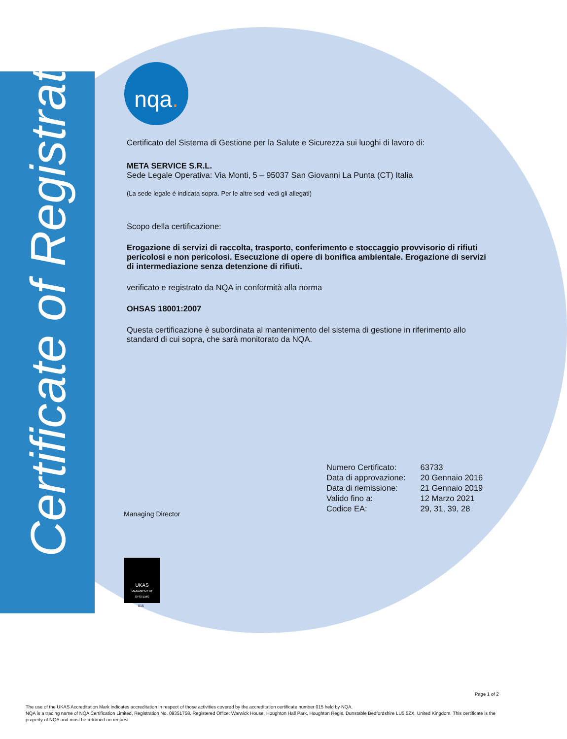Certificate of Registration
nqa.
Certificato del Sistema di Gestione per la Salute e Sicurezza sui luoghi di lavoro di:
META SERVICE S.R.L.
Sede Legale Operativa: Via Monti, 5 – 95037 San Giovanni La Punta (CT) Italia
(La sede legale è indicata sopra. Per le altre sedi vedi gli allegati)
Scopo della certificazione:
Erogazione di servizi di raccolta, trasporto, conferimento e stoccaggio provvisorio di rifiuti pericolosi e non pericolosi. Esecuzione di opere di bonifica ambientale. Erogazione di servizi di intermediazione senza detenzione di rifiuti.
verificato e registrato da NQA in conformità alla norma
OHSAS 18001:2007
Questa certificazione è subordinata al mantenimento del sistema di gestione in riferimento allo standard di cui sopra, che sarà monitorato da NQA.
Managing Director
| Numero Certificato: | 63733 |
| Data di approvazione: | 20 Gennaio 2016 |
| Data di riemissione: | 21 Gennaio 2019 |
| Valido fino a: | 12 Marzo 2021 |
| Codice EA: | 29, 31, 39, 28 |
UKAS
MANAGEMENT SYSTEMS
015
Page 1 of 2
The use of the UKAS Accreditation Mark indicates accreditation in respect of those activities covered by the accreditation certificate number 015 held by NQA.
NQA is a trading name of NQA Certification Limited, Registration No. 09351758. Registered Office: Warwick House, Houghton Hall Park, Houghton Regis, Dunstable Bedfordshire LU5 5ZX, United Kingdom. This certificate is the property of NQA and must be returned on request.